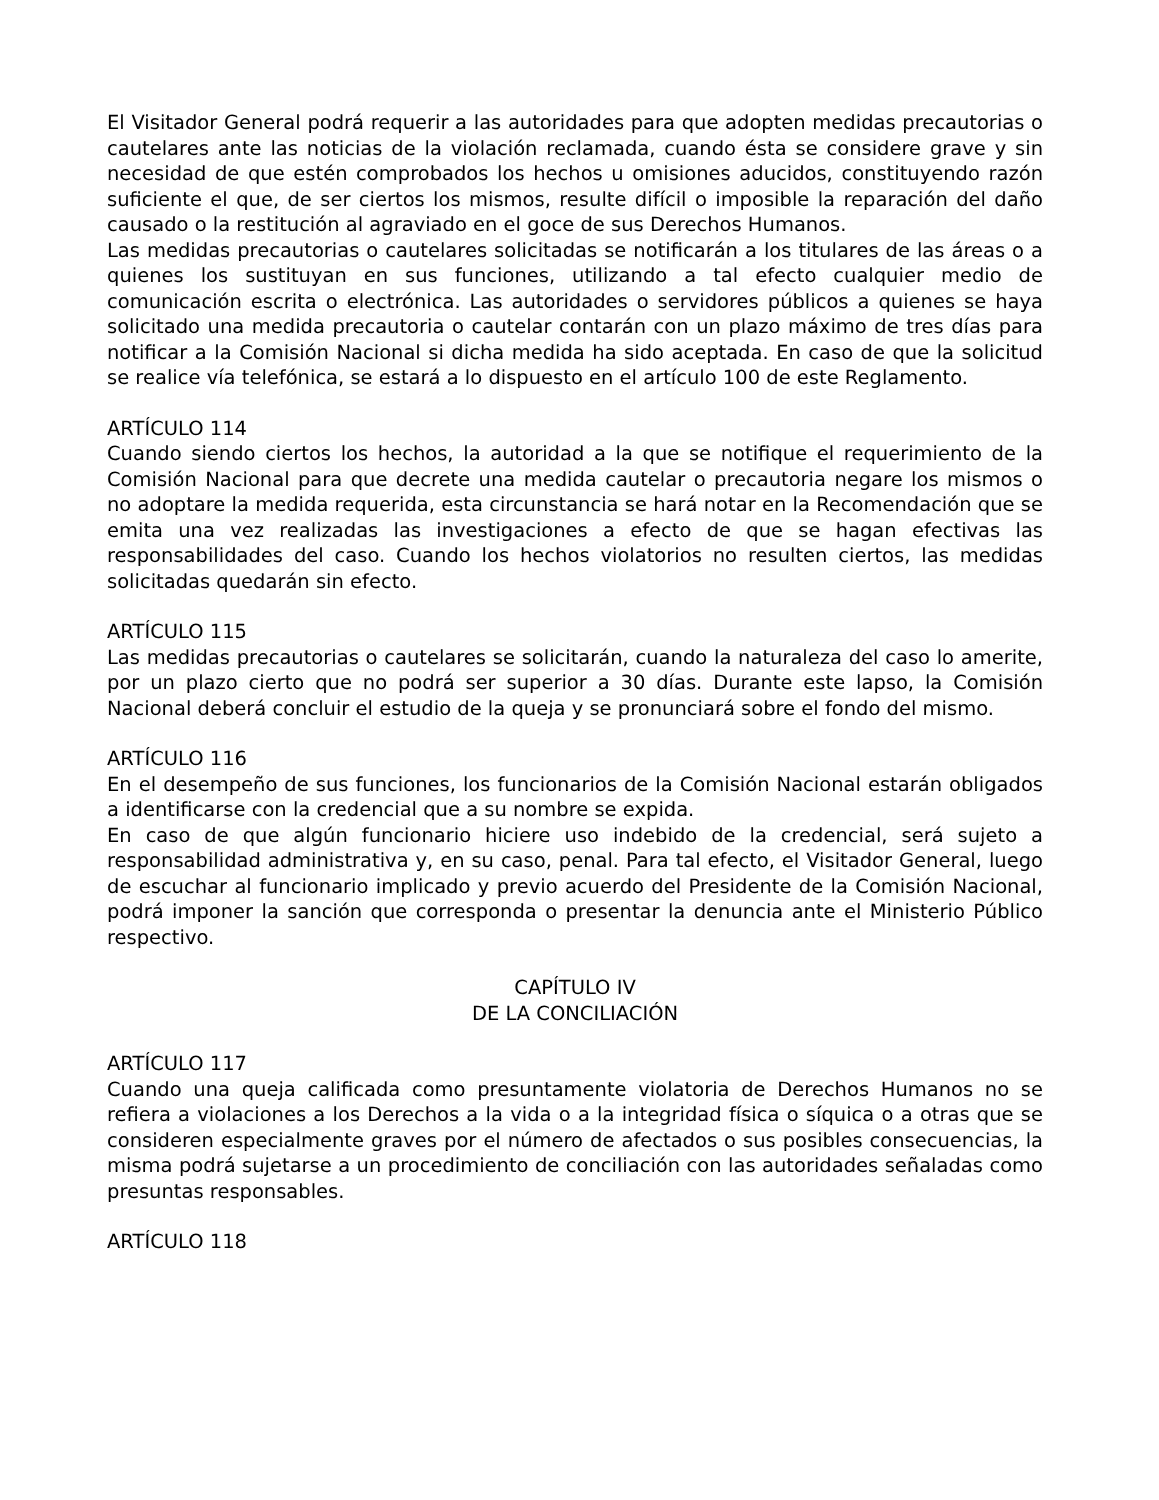El Visitador General podrá requerir a las autoridades para que adopten medidas precautorias o cautelares ante las noticias de la violación reclamada, cuando ésta se considere grave y sin necesidad de que estén comprobados los hechos u omisiones aducidos, constituyendo razón suficiente el que, de ser ciertos los mismos, resulte difícil o imposible la reparación del daño causado o la restitución al agraviado en el goce de sus Derechos Humanos.
Las medidas precautorias o cautelares solicitadas se notificarán a los titulares de las áreas o a quienes los sustituyan en sus funciones, utilizando a tal efecto cualquier medio de comunicación escrita o electrónica. Las autoridades o servidores públicos a quienes se haya solicitado una medida precautoria o cautelar contarán con un plazo máximo de tres días para notificar a la Comisión Nacional si dicha medida ha sido aceptada. En caso de que la solicitud se realice vía telefónica, se estará a lo dispuesto en el artículo 100 de este Reglamento.
ARTÍCULO 114
Cuando siendo ciertos los hechos, la autoridad a la que se notifique el requerimiento de la Comisión Nacional para que decrete una medida cautelar o precautoria negare los mismos o no adoptare la medida requerida, esta circunstancia se hará notar en la Recomendación que se emita una vez realizadas las investigaciones a efecto de que se hagan efectivas las responsabilidades del caso. Cuando los hechos violatorios no resulten ciertos, las medidas solicitadas quedarán sin efecto.
ARTÍCULO 115
Las medidas precautorias o cautelares se solicitarán, cuando la naturaleza del caso lo amerite, por un plazo cierto que no podrá ser superior a 30 días. Durante este lapso, la Comisión Nacional deberá concluir el estudio de la queja y se pronunciará sobre el fondo del mismo.
ARTÍCULO 116
En el desempeño de sus funciones, los funcionarios de la Comisión Nacional estarán obligados a identificarse con la credencial que a su nombre se expida.
En caso de que algún funcionario hiciere uso indebido de la credencial, será sujeto a responsabilidad administrativa y, en su caso, penal. Para tal efecto, el Visitador General, luego de escuchar al funcionario implicado y previo acuerdo del Presidente de la Comisión Nacional, podrá imponer la sanción que corresponda o presentar la denuncia ante el Ministerio Público respectivo.
CAPÍTULO IV
DE LA CONCILIACIÓN
ARTÍCULO 117
Cuando una queja calificada como presuntamente violatoria de Derechos Humanos no se refiera a violaciones a los Derechos a la vida o a la integridad física o síquica o a otras que se consideren especialmente graves por el número de afectados o sus posibles consecuencias, la misma podrá sujetarse a un procedimiento de conciliación con las autoridades señaladas como presuntas responsables.
ARTÍCULO 118